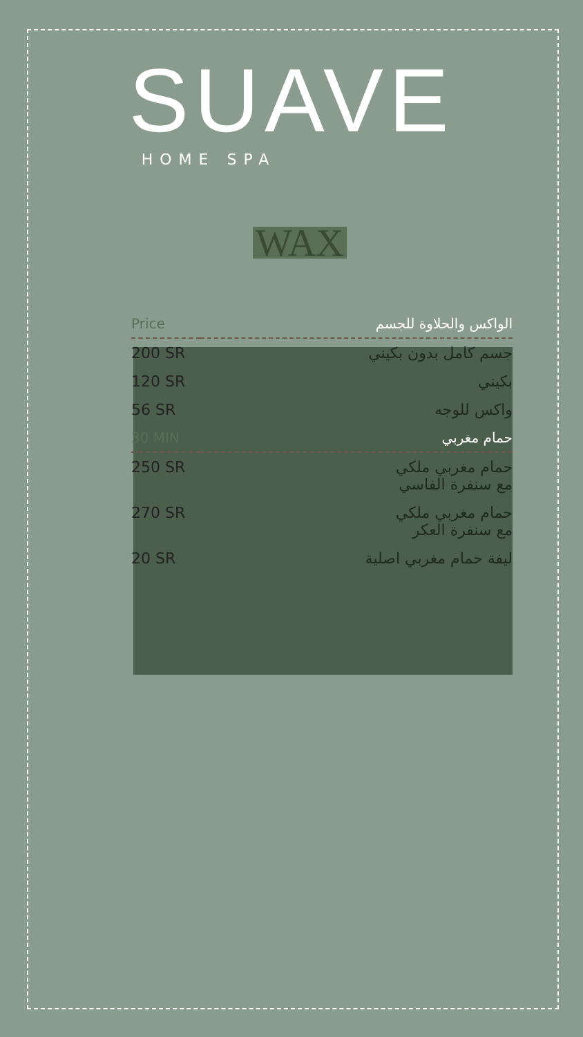SUAVE
HOME SPA
WAX
| Price | الواكس والحلاوة للجسم |
| 200 SR | جسم كامل بدون بكيني |
| 120 SR | بكيني |
| 56 SR | واكس للوجه |
| 30 MIN | حمام مغربي |
| 250 SR | حمام مغربي ملكي مع سنفرة الفاسي |
| 270 SR | حمام مغربي ملكي مع سنفرة العكر |
| 20 SR | ليفة حمام مغربي اصلية |